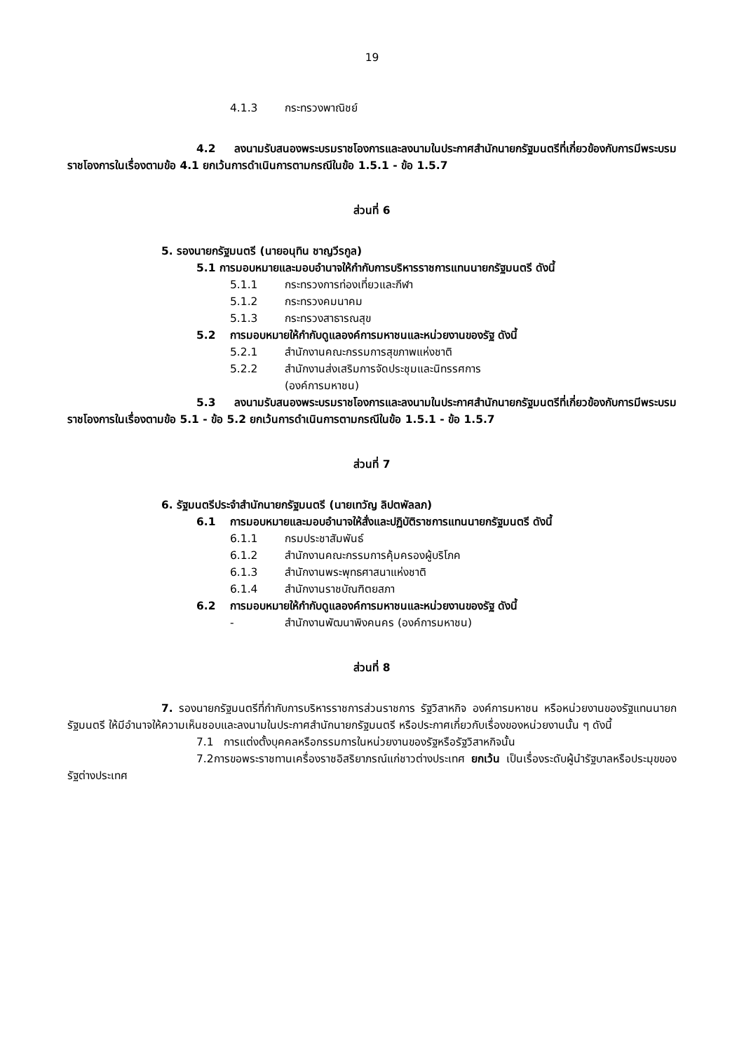19
4.1.3 กระทรวงพาณิชย์
4.2 ลงนามรับสนองพระบรมราชโองการและลงนามในประกาศสำนักนายกรัฐมนตรีที่เกี่ยวข้องกับการมีพระบรมราชโองการในเรื่องตามข้อ 4.1 ยกเว้นการดำเนินการตามกรณีในข้อ 1.5.1 - ข้อ 1.5.7
ส่วนที่ 6
5. รองนายกรัฐมนตรี (นายอนุทิน ชาญวีรกูล)
5.1 การมอบหมายและมอบอำนาจให้กำกับการบริหารราชการแทนนายกรัฐมนตรี ดังนี้
5.1.1 กระทรวงการท่องเที่ยวและกีฬา
5.1.2 กระทรวงคมนาคม
5.1.3 กระทรวงสาธารณสุข
5.2 การมอบหมายให้กำกับดูแลองค์การมหาชนและหน่วยงานของรัฐ ดังนี้
5.2.1 สำนักงานคณะกรรมการสุขภาพแห่งชาติ
5.2.2 สำนักงานส่งเสริมการจัดประชุมและนิทรรศการ
(องค์การมหาชน)
5.3 ลงนามรับสนองพระบรมราชโองการและลงนามในประกาศสำนักนายกรัฐมนตรีที่เกี่ยวข้องกับการมีพระบรมราชโองการในเรื่องตามข้อ 5.1 - ข้อ 5.2 ยกเว้นการดำเนินการตามกรณีในข้อ 1.5.1 - ข้อ 1.5.7
ส่วนที่ 7
6. รัฐมนตรีประจำสำนักนายกรัฐมนตรี (นายเทวัญ ลิปตพัลลภ)
6.1 การมอบหมายและมอบอำนาจให้สั่งและปฏิบัติราชการแทนนายกรัฐมนตรี ดังนี้
6.1.1 กรมประชาสัมพันธ์
6.1.2 สำนักงานคณะกรรมการคุ้มครองผู้บริโภค
6.1.3 สำนักงานพระพุทธศาสนาแห่งชาติ
6.1.4 สำนักงานราชบัณฑิตยสภา
6.2 การมอบหมายให้กำกับดูแลองค์การมหาชนและหน่วยงานของรัฐ ดังนี้
- สำนักงานพัฒนาพิงคนคร (องค์การมหาชน)
ส่วนที่ 8
7. รองนายกรัฐมนตรีที่กำกับการบริหารราชการส่วนราชการ รัฐวิสาหกิจ องค์การมหาชน หรือหน่วยงานของรัฐแทนนายกรัฐมนตรี ให้มีอำนาจให้ความเห็นชอบและลงนามในประกาศสำนักนายกรัฐมนตรี หรือประกาศเกี่ยวกับเรื่องของหน่วยงานนั้น ๆ ดังนี้
7.1 การแต่งตั้งบุคคลหรือกรรมการในหน่วยงานของรัฐหรือรัฐวิสาหกิจนั้น
7.2การขอพระราชทานเครื่องราชอิสริยาภรณ์แก่ชาวต่างประเทศ ยกเว้น เป็นเรื่องระดับผู้นำรัฐบาลหรือประมุขของรัฐต่างประเทศ